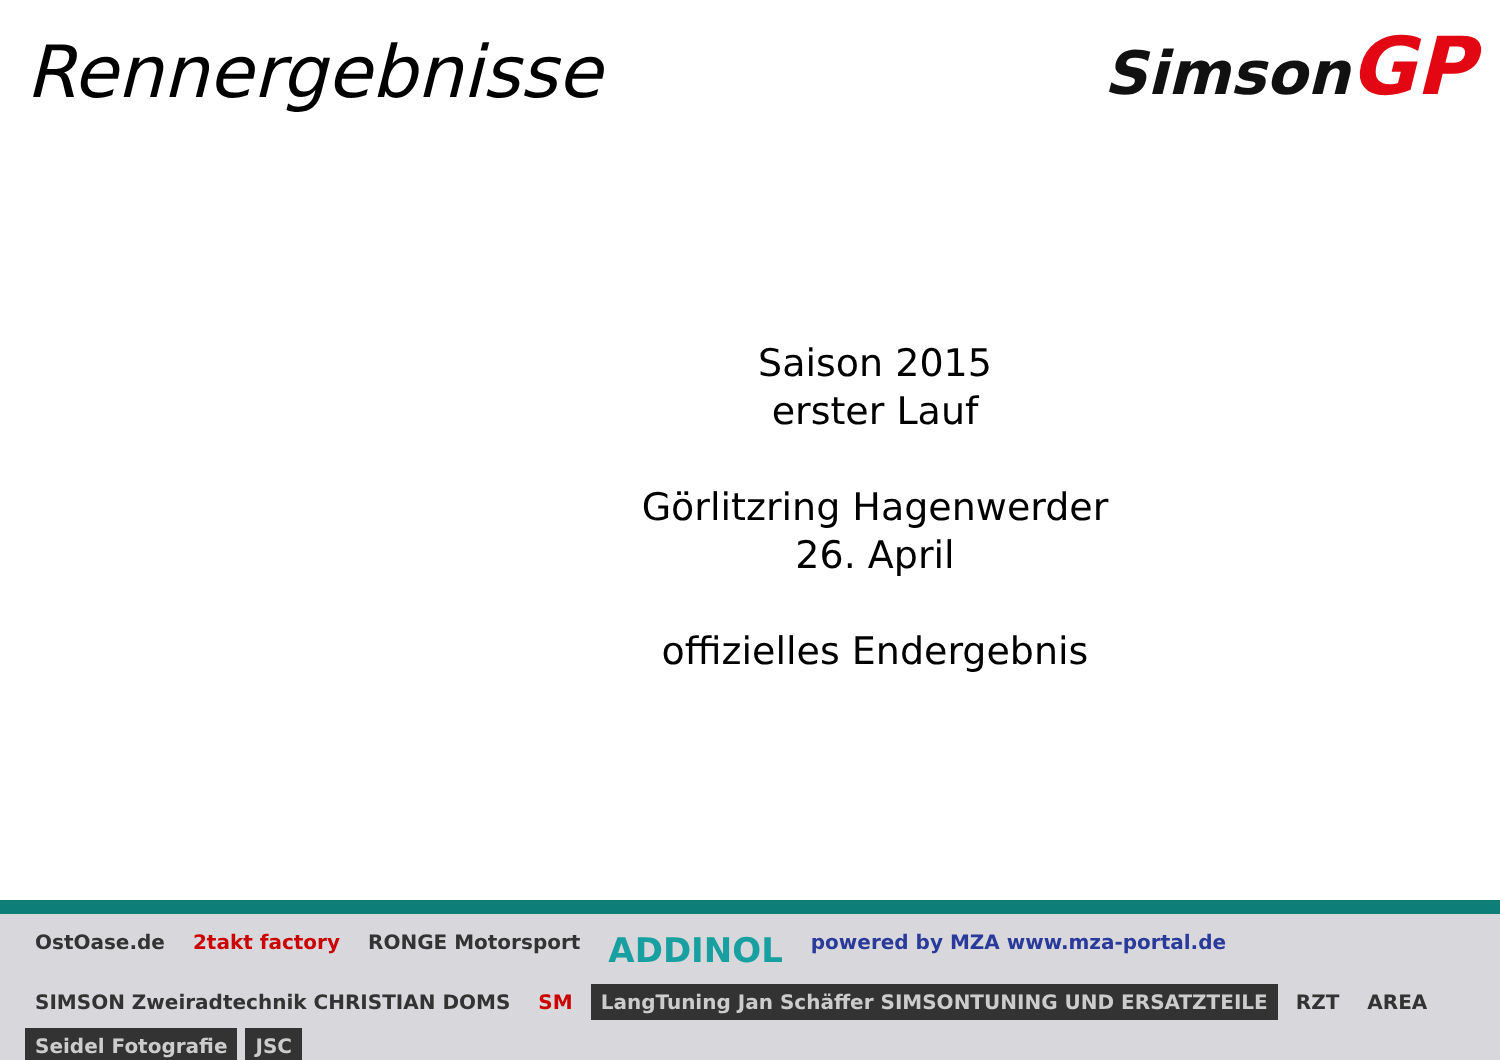Rennergebnisse
Simson GP
Saison 2015
erster Lauf
Görlitzring Hagenwerder
26. April
offizielles Endergebnis
OstOase.de 2takt factory RONGE Motorsport ADDINOL powered by MZA www.mza-portal.de SIMSON Zweiradtechnik CHRISTIAN DOMS SM LangTuning Jan Schäffer SIMSONTUNING UND ERSATZTEILE RZT AREA Seidel Fotografie JSC